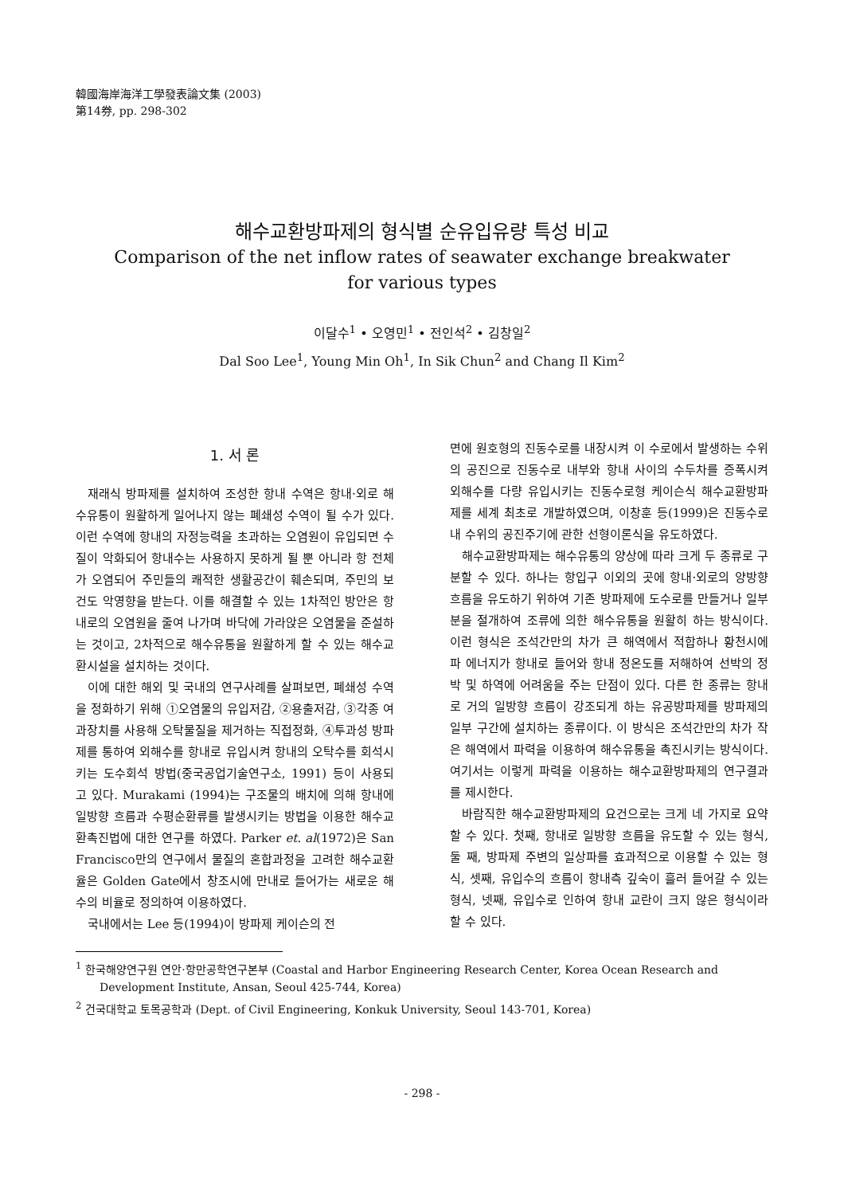韓國海岸海洋工學發表論文集 (2003)
第14券, pp. 298-302
해수교환방파제의 형식별 순유입유량 특성 비교
Comparison of the net inflow rates of seawater exchange breakwater
for various types
이달수<sup>1</sup> • 오영민<sup>1</sup> • 전인석<sup>2</sup> • 김창일<sup>2</sup>
Dal Soo Lee<sup>1</sup>, Young Min Oh<sup>1</sup>, In Sik Chun<sup>2</sup> and Chang Il Kim<sup>2</sup>
1. 서 론
재래식 방파제를 설치하여 조성한 항내 수역은 항내·외로 해수유통이 원활하게 일어나지 않는 폐쇄성 수역이 될 수가 있다. 이런 수역에 항내의 자정능력을 초과하는 오염원이 유입되면 수질이 악화되어 항내수는 사용하지 못하게 될 뿐 아니라 항 전체가 오염되어 주민들의 쾌적한 생활공간이 훼손되며, 주민의 보건도 악영향을 받는다. 이를 해결할 수 있는 1차적인 방안은 항내로의 오염원을 줄여 나가며 바닥에 가라앉은 오염물을 준설하는 것이고, 2차적으로 해수유통을 원활하게 할 수 있는 해수교환시설을 설치하는 것이다.
이에 대한 해외 및 국내의 연구사례를 살펴보면, 폐쇄성 수역을 정화하기 위해 ①오염물의 유입저감, ②용출저감, ③각종 여과장치를 사용해 오탁물질을 제거하는 직접정화, ④투과성 방파제를 통하여 외해수를 항내로 유입시켜 항내의 오탁수를 회석시키는 도수회석 방법(중국공업기술연구소, 1991) 등이 사용되고 있다. Murakami (1994)는 구조물의 배치에 의해 항내에 일방향 흐름과 수평순환류를 발생시키는 방법을 이용한 해수교환촉진법에 대한 연구를 하였다. Parker et. al(1972)은 San Francisco만의 연구에서 물질의 혼합과정을 고려한 해수교환율은 Golden Gate에서 창조시에 만내로 들어가는 새로운 해수의 비율로 정의하여 이용하였다.
국내에서는 Lee 등(1994)이 방파제 케이슨의 전
면에 원호형의 진동수로를 내장시켜 이 수로에서 발생하는 수위의 공진으로 진동수로 내부와 항내 사이의 수두차를 증폭시켜 외해수를 다량 유입시키는 진동수로형 케이슨식 해수교환방파제를 세계 최초로 개발하였으며, 이창훈 등(1999)은 진동수로 내 수위의 공진주기에 관한 선형이론식을 유도하였다.
해수교환방파제는 해수유통의 양상에 따라 크게 두 종류로 구분할 수 있다. 하나는 항입구 이외의 곳에 항내·외로의 양방향 흐름을 유도하기 위하여 기존 방파제에 도수로를 만들거나 일부분을 절개하여 조류에 의한 해수유통을 원활히 하는 방식이다. 이런 형식은 조석간만의 차가 큰 해역에서 적합하나 황천시에 파 에너지가 항내로 들어와 항내 정온도를 저해하여 선박의 정박 및 하역에 어려움을 주는 단점이 있다. 다른 한 종류는 항내로 거의 일방향 흐름이 강조되게 하는 유공방파제를 방파제의 일부 구간에 설치하는 종류이다. 이 방식은 조석간만의 차가 작은 해역에서 파력을 이용하여 해수유통을 촉진시키는 방식이다. 여기서는 이렇게 파력을 이용하는 해수교환방파제의 연구결과를 제시한다.
바람직한 해수교환방파제의 요건으로는 크게 네 가지로 요약할 수 있다. 첫째, 항내로 일방향 흐름을 유도할 수 있는 형식, 둘 째, 방파제 주변의 일상파를 효과적으로 이용할 수 있는 형식, 셋째, 유입수의 흐름이 항내측 깊숙이 흘러 들어갈 수 있는 형식, 넷째, 유입수로 인하여 항내 교란이 크지 않은 형식이라 할 수 있다.
<sup>1</sup> 한국해양연구원 연안·항만공학연구본부 (Coastal and Harbor Engineering Research Center, Korea Ocean Research and Development Institute, Ansan, Seoul 425-744, Korea)
<sup>2</sup> 건국대학교 토목공학과 (Dept. of Civil Engineering, Konkuk University, Seoul 143-701, Korea)
- 298 -